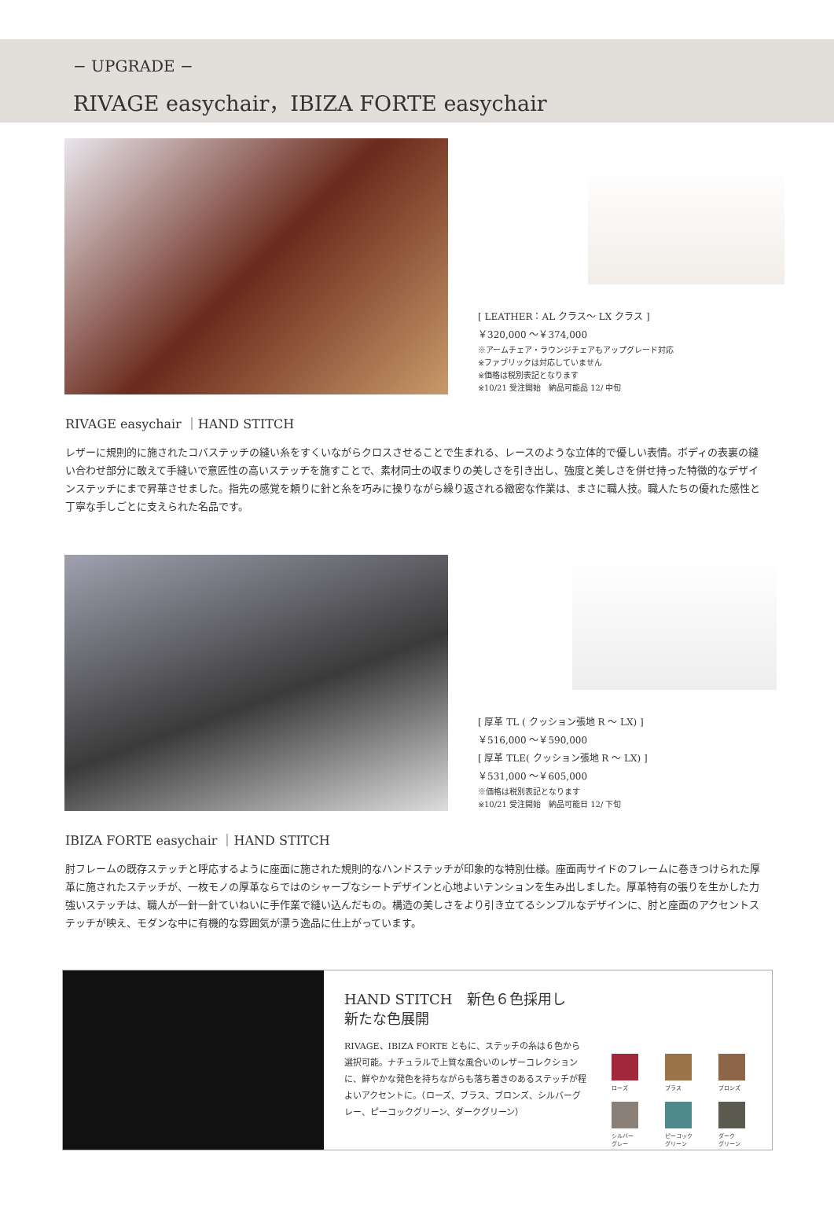− UPGRADE −
RIVAGE easychair，IBIZA FORTE easychair
[ LEATHER：AL クラス～ LX クラス ]
￥320,000 ～￥374,000
※アームチェア・ラウンジチェアもアップグレード対応
※ファブリックは対応していません
※価格は税別表記となります
※10/21 受注開始　納品可能品 12/ 中旬
RIVAGE easychair ｜HAND STITCH
レザーに規則的に施されたコバステッチの縫い糸をすくいながらクロスさせることで生まれる、レースのような立体的で優しい表情。ボディの表裏の縫い合わせ部分に敢えて手縫いで意匠性の高いステッチを施すことで、素材同士の収まりの美しさを引き出し、強度と美しさを併せ持った特徴的なデザインステッチにまで昇華させました。指先の感覚を頼りに針と糸を巧みに操りながら繰り返される緻密な作業は、まさに職人技。職人たちの優れた感性と丁寧な手しごとに支えられた名品です。
[ 厚革 TL ( クッション張地 R ～ LX) ]
￥516,000 ～￥590,000
[ 厚革 TLE( クッション張地 R ～ LX) ]
￥531,000 ～￥605,000
※価格は税別表記となります
※10/21 受注開始　納品可能日 12/ 下旬
IBIZA FORTE easychair ｜HAND STITCH
肘フレームの既存ステッチと呼応するように座面に施された規則的なハンドステッチが印象的な特別仕様。座面両サイドのフレームに巻きつけられた厚革に施されたステッチが、一枚モノの厚革ならではのシャープなシートデザインと心地よいテンションを生み出しました。厚革特有の張りを生かした力強いステッチは、職人が一針一針ていねいに手作業で縫い込んだもの。構造の美しさをより引き立てるシンプルなデザインに、肘と座面のアクセントステッチが映え、モダンな中に有機的な雰囲気が漂う逸品に仕上がっています。
HAND STITCH　新色６色採用し
新たな色展開
RIVAGE、IBIZA FORTE ともに、ステッチの糸は６色から選択可能。ナチュラルで上質な風合いのレザーコレクションに、鮮やかな発色を持ちながらも落ち着きのあるステッチが程よいアクセントに。（ローズ、ブラス、ブロンズ、シルバーグレー、ピーコックグリーン、ダークグリーン）
ローズ
ブラス
ブロンズ
シルバー
グレー
ピーコック
グリーン
ダーク
グリーン